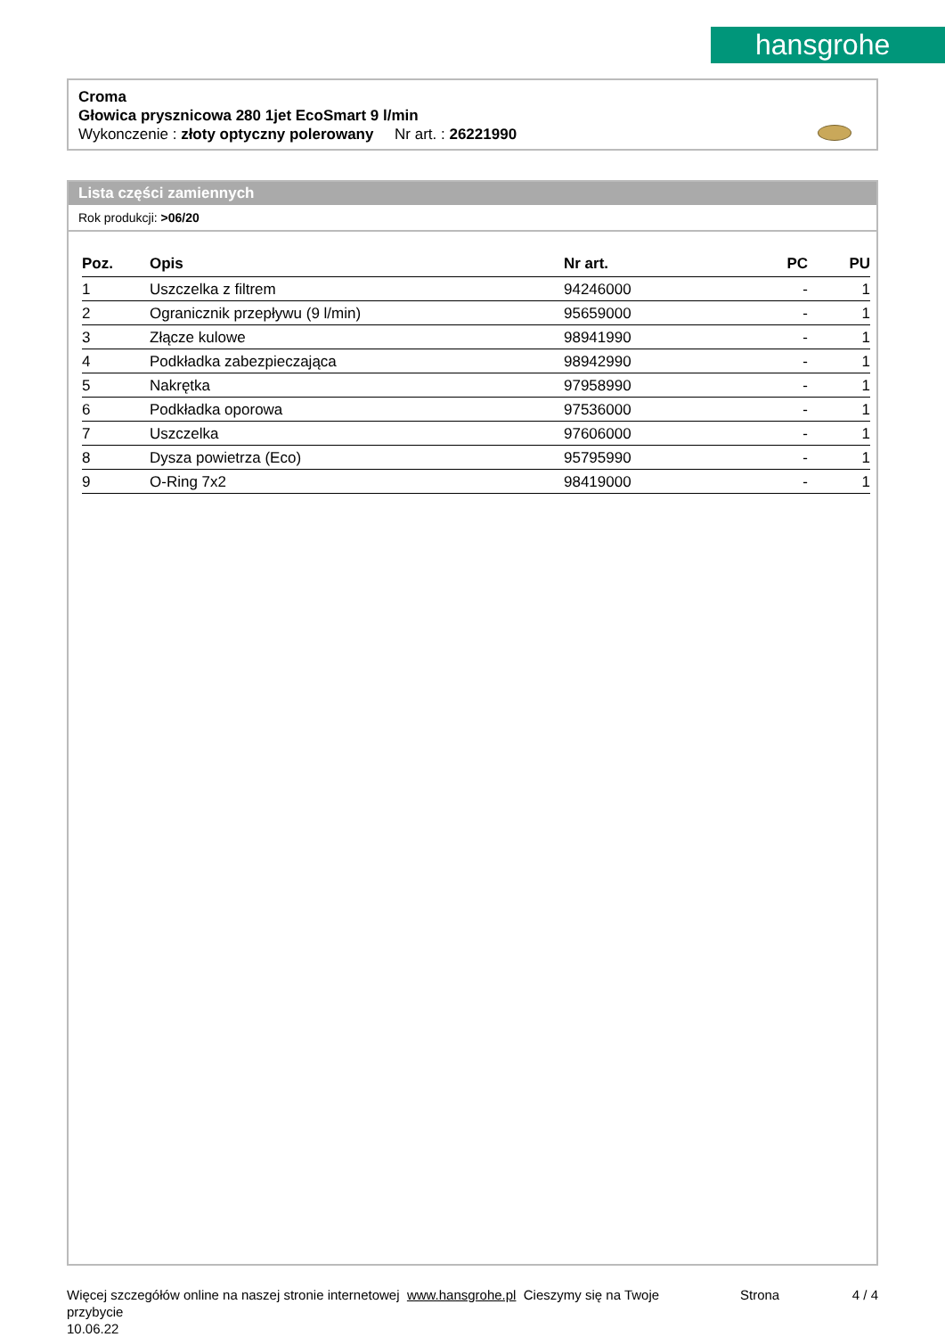hansgrohe
Croma
Głowica prysznicowa 280 1jet EcoSmart 9 l/min
Wykonczenie : złoty optyczny polerowany Nr art. : 26221990
Lista części zamiennych
Rok produkcji: >06/20
| Poz. | Opis | Nr art. | PC | PU |
| --- | --- | --- | --- | --- |
| 1 | Uszczelka z filtrem | 94246000 | - | 1 |
| 2 | Ogranicznik przepływu (9 l/min) | 95659000 | - | 1 |
| 3 | Złącze kulowe | 98941990 | - | 1 |
| 4 | Podkładka zabezpieczająca | 98942990 | - | 1 |
| 5 | Nakrętka | 97958990 | - | 1 |
| 6 | Podkładka oporowa | 97536000 | - | 1 |
| 7 | Uszczelka | 97606000 | - | 1 |
| 8 | Dysza powietrza (Eco) | 95795990 | - | 1 |
| 9 | O-Ring 7x2 | 98419000 | - | 1 |
Więcej szczegółów online na naszej stronie internetowej www.hansgrohe.pl Cieszymy się na Twoje przybycie
10.06.22
Strona 4 / 4